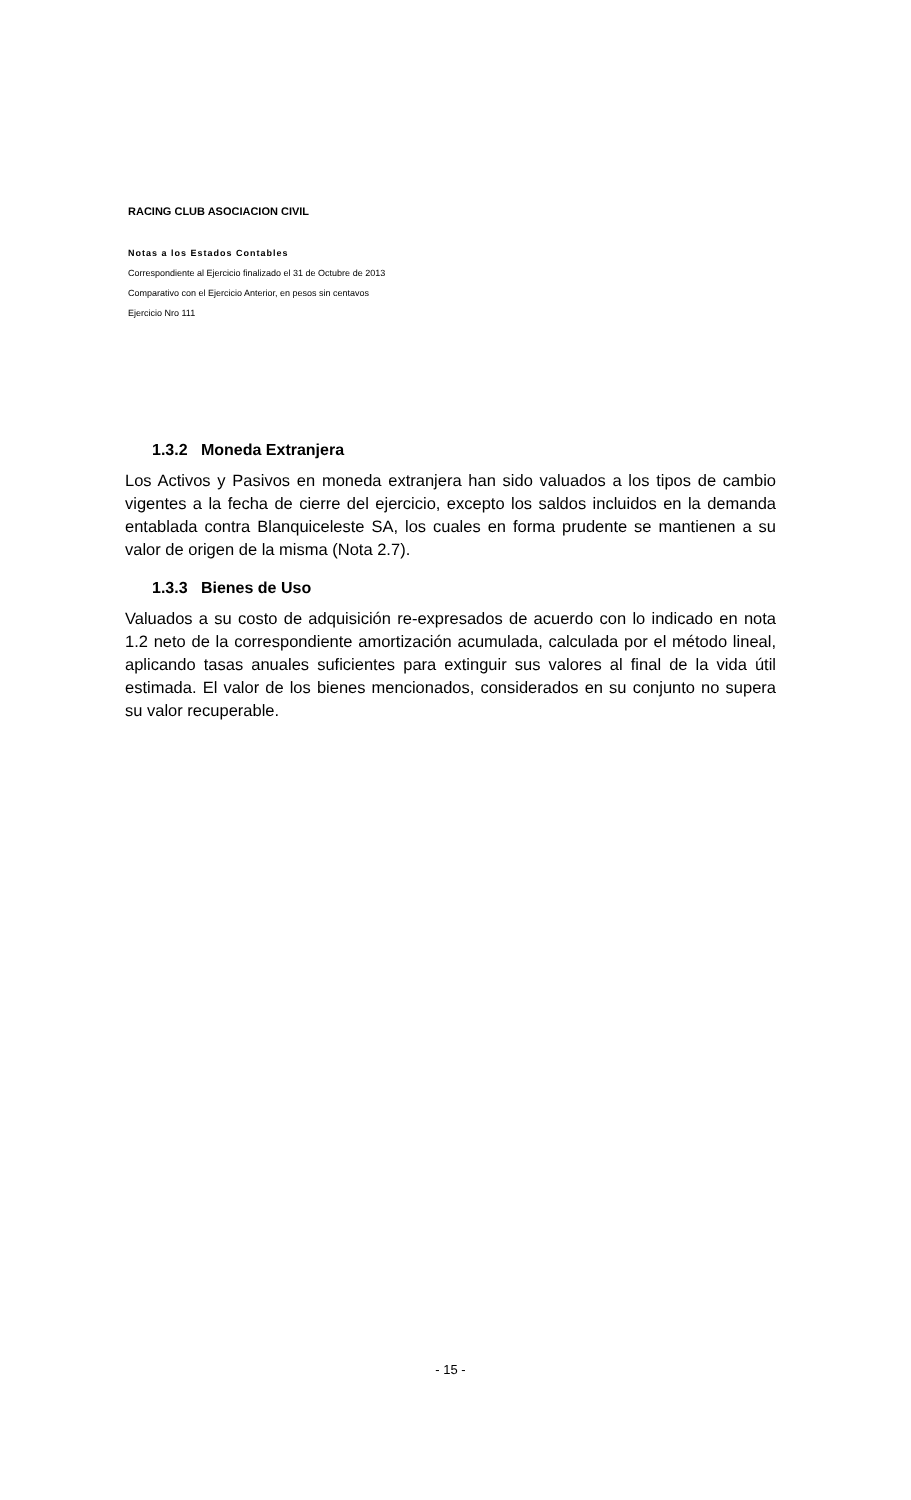RACING CLUB ASOCIACION CIVIL
Notas a los Estados Contables
Correspondiente al Ejercicio finalizado el 31 de Octubre de 2013
Comparativo con el Ejercicio Anterior, en pesos sin centavos
Ejercicio Nro 111
1.3.2 Moneda Extranjera
Los Activos y Pasivos en moneda extranjera han sido valuados a los tipos de cambio vigentes a la fecha de cierre del ejercicio, excepto los saldos incluidos en la demanda entablada contra Blanquiceleste SA, los cuales en forma prudente se mantienen a su valor de origen de la misma (Nota 2.7).
1.3.3 Bienes de Uso
Valuados a su costo de adquisición re-expresados de acuerdo con lo indicado en nota 1.2 neto de la correspondiente amortización acumulada, calculada por el método lineal, aplicando tasas anuales suficientes para extinguir sus valores al final de la vida útil estimada. El valor de los bienes mencionados, considerados en su conjunto no supera su valor recuperable.
- 15 -